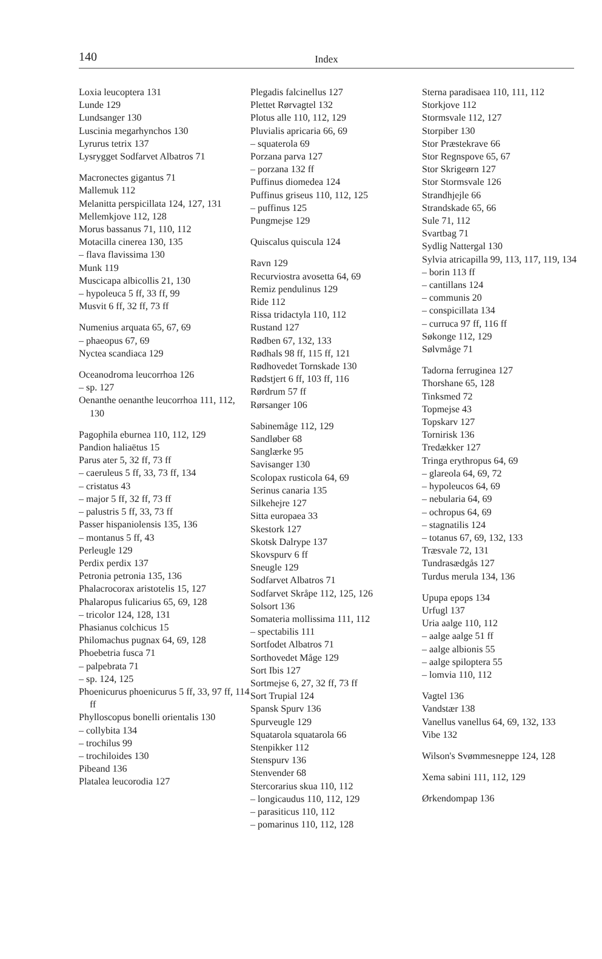140
Index
Loxia leucoptera 131
Lunde 129
Lundsanger 130
Luscinia megarhynchos 130
Lyrurus tetrix 137
Lysrygget Sodfarvet Albatros 71
Macronectes gigantus 71
Mallemuk 112
Melanitta perspicillata 124, 127, 131
Mellemkjove 112, 128
Morus bassanus 71, 110, 112
Motacilla cinerea 130, 135
– flava flavissima 130
Munk 119
Muscicapa albicollis 21, 130
– hypoleuca 5 ff, 33 ff, 99
Musvit 6 ff, 32 ff, 73 ff
Numenius arquata 65, 67, 69
– phaeopus 67, 69
Nyctea scandiaca 129
Oceanodroma leucorrhoa 126
– sp. 127
Oenanthe oenanthe leucorrhoa 111, 112, 130
Pagophila eburnea 110, 112, 129
Pandion haliaëtus 15
Parus ater 5, 32 ff, 73 ff
– caeruleus 5 ff, 33, 73 ff, 134
– cristatus 43
– major 5 ff, 32 ff, 73 ff
– palustris 5 ff, 33, 73 ff
Passer hispaniolensis 135, 136
– montanus 5 ff, 43
Perleugle 129
Perdix perdix 137
Petronia petronia 135, 136
Phalacrocorax aristotelis 15, 127
Phalaropus fulicarius 65, 69, 128
– tricolor 124, 128, 131
Phasianus colchicus 15
Philomachus pugnax 64, 69, 128
Phoebetria fusca 71
– palpebrata 71
– sp. 124, 125
Phoenicurus phoenicurus 5 ff, 33, 97 ff, 114 ff
Phylloscopus bonelli orientalis 130
– collybita 134
– trochilus 99
– trochiloides 130
Pibeand 136
Platalea leucorodia 127
Plegadis falcinellus 127
Plettet Rørvagtel 132
Plotus alle 110, 112, 129
Pluvialis apricaria 66, 69
– squaterola 69
Porzana parva 127
– porzana 132 ff
Puffinus diomedea 124
Puffinus griseus 110, 112, 125
– puffinus 125
Pungmejse 129
Quiscalus quiscula 124
Ravn 129
Recurviostra avosetta 64, 69
Remiz pendulinus 129
Ride 112
Rissa tridactyla 110, 112
Rustand 127
Rødben 67, 132, 133
Rødhals 98 ff, 115 ff, 121
Rødhovedet Tornskade 130
Rødstjert 6 ff, 103 ff, 116
Rørdrum 57 ff
Rørsanger 106
Sabinemåge 112, 129
Sandløber 68
Sanglærke 95
Savisanger 130
Scolopax rusticola 64, 69
Serinus canaria 135
Silkehejre 127
Sitta europaea 33
Skestork 127
Skotsk Dalrype 137
Skovspurv 6 ff
Sneugle 129
Sodfarvet Albatros 71
Sodfarvet Skråpe 112, 125, 126
Solsort 136
Somateria mollissima 111, 112
– spectabilis 111
Sortfodet Albatros 71
Sorthovedet Måge 129
Sort Ibis 127
Sortmejse 6, 27, 32 ff, 73 ff
Sort Trupial 124
Spansk Spurv 136
Spurveugle 129
Squatarola squatarola 66
Stenpikker 112
Stenspurv 136
Stenvender 68
Stercorarius skua 110, 112
– longicaudus 110, 112, 129
– parasiticus 110, 112
– pomarinus 110, 112, 128
Sterna paradisaea 110, 111, 112
Storkjove 112
Stormsvale 112, 127
Storpiber 130
Stor Præstekrave 66
Stor Regnspove 65, 67
Stor Skrigeørn 127
Stor Stormsvale 126
Strandhjejle 66
Strandskade 65, 66
Sule 71, 112
Svartbag 71
Sydlig Nattergal 130
Sylvia atricapilla 99, 113, 117, 119, 134
– borin 113 ff
– cantillans 124
– communis 20
– conspicillata 134
– curruca 97 ff, 116 ff
Søkonge 112, 129
Sølvmåge 71
Tadorna ferruginea 127
Thorshane 65, 128
Tinksmed 72
Topmejse 43
Topskarv 127
Tornirisk 136
Tredækker 127
Tringa erythropus 64, 69
– glareola 64, 69, 72
– hypoleucos 64, 69
– nebularia 64, 69
– ochropus 64, 69
– stagnatilis 124
– totanus 67, 69, 132, 133
Træsvale 72, 131
Tundrasædgås 127
Turdus merula 134, 136
Upupa epops 134
Urfugl 137
Uria aalge 110, 112
– aalge aalge 51 ff
– aalge albionis 55
– aalge spiloptera 55
– lomvia 110, 112
Vagtel 136
Vandstær 138
Vanellus vanellus 64, 69, 132, 133
Vibe 132
Wilson's Svømmesneppe 124, 128
Xema sabini 111, 112, 129
Ørkendompap 136